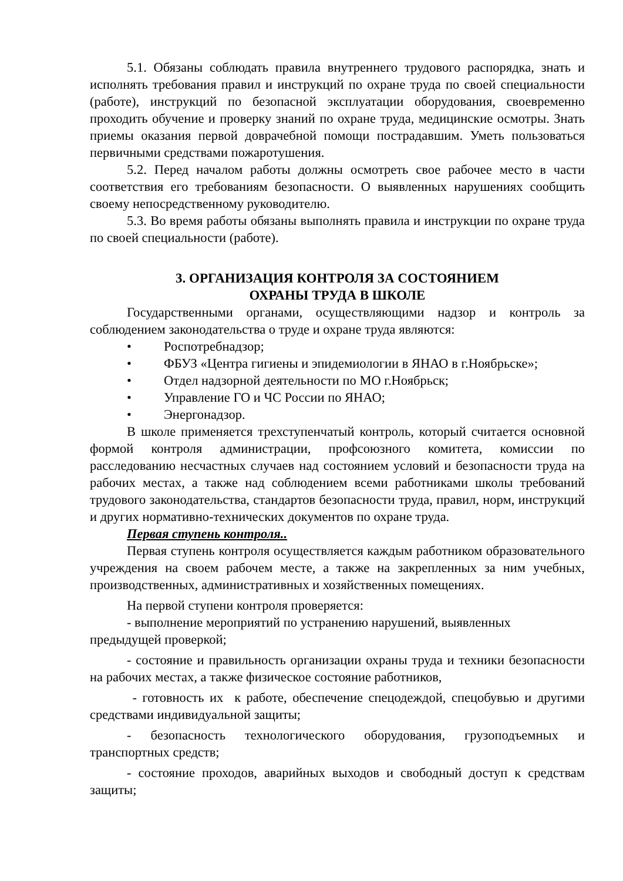5.1. Обязаны соблюдать правила внутреннего трудового распорядка, знать и исполнять требования правил и инструкций по охране труда по своей специальности (работе), инструкций по безопасной эксплуатации оборудования, своевременно проходить обучение и проверку знаний по охране труда, медицинские осмотры. Знать приемы оказания первой доврачебной помощи пострадавшим. Уметь пользоваться первичными средствами пожаротушения.
5.2. Перед началом работы должны осмотреть свое рабочее место в части соответствия его требованиям безопасности. О выявленных нарушениях сообщить своему непосредственному руководителю.
5.3. Во время работы обязаны выполнять правила и инструкции по охране труда по своей специальности (работе).
3. ОРГАНИЗАЦИЯ КОНТРОЛЯ ЗА СОСТОЯНИЕМ
ОХРАНЫ ТРУДА В ШКОЛЕ
Государственными органами, осуществляющими надзор и контроль за соблюдением законодательства о труде и охране труда являются:
• Роспотребнадзор;
• ФБУЗ «Центра гигиены и эпидемиологии в ЯНАО в г.Ноябрьске»;
• Отдел надзорной деятельности по МО г.Ноябрьск;
• Управление ГО и ЧС России по ЯНАО;
• Энергонадзор.
В школе применяется трехступенчатый контроль, который считается основной формой контроля администрации, профсоюзного комитета, комиссии по расследованию несчастных случаев над состоянием условий и безопасности труда на рабочих местах, а также над соблюдением всеми работниками школы требований трудового законодательства, стандартов безопасности труда, правил, норм, инструкций и других нормативно-технических документов по охране труда.
Первая ступень контроля..
Первая ступень контроля осуществляется каждым работником образовательного учреждения на своем рабочем месте, а также на закрепленных за ним учебных, производственных, административных и хозяйственных помещениях.
На первой ступени контроля проверяется:
- выполнение мероприятий по устранению нарушений, выявленных предыдущей проверкой;
- состояние и правильность организации охраны труда и техники безопасности на рабочих местах, а также физическое состояние работников,
- готовность их к работе, обеспечение спецодеждой, спецобувью и другими средствами индивидуальной защиты;
- безопасность технологического оборудования, грузоподъемных и транспортных средств;
- состояние проходов, аварийных выходов и свободный доступ к средствам защиты;